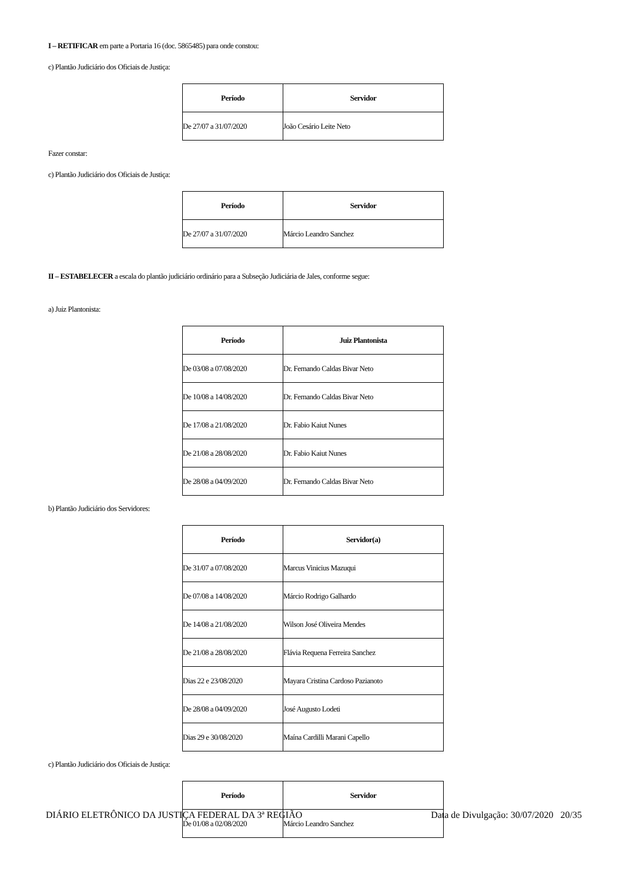I – RETIFICAR em parte a Portaria 16 (doc. 5865485) para onde constou:
c) Plantão Judiciário dos Oficiais de Justiça:
| Período | Servidor |
| --- | --- |
| De 27/07 a 31/07/2020 | João Cesário Leite Neto |
Fazer constar:
c) Plantão Judiciário dos Oficiais de Justiça:
| Período | Servidor |
| --- | --- |
| De 27/07 a 31/07/2020 | Márcio Leandro Sanchez |
II – ESTABELECER a escala do plantão judiciário ordinário para a Subseção Judiciária de Jales, conforme segue:
a) Juiz Plantonista:
| Período | Juiz Plantonista |
| --- | --- |
| De 03/08 a 07/08/2020 | Dr. Fernando Caldas Bivar Neto |
| De 10/08 a 14/08/2020 | Dr. Fernando Caldas Bivar Neto |
| De 17/08 a 21/08/2020 | Dr. Fabio Kaiut Nunes |
| De 21/08 a 28/08/2020 | Dr. Fabio Kaiut Nunes |
| De 28/08 a 04/09/2020 | Dr. Fernando Caldas Bivar Neto |
b) Plantão Judiciário dos Servidores:
| Período | Servidor(a) |
| --- | --- |
| De 31/07 a 07/08/2020 | Marcus Vinicius Mazuqui |
| De 07/08 a 14/08/2020 | Márcio Rodrigo Galhardo |
| De 14/08 a 21/08/2020 | Wilson José Oliveira Mendes |
| De 21/08 a 28/08/2020 | Flávia Requena Ferreira Sanchez |
| Dias 22 e 23/08/2020 | Mayara Cristina Cardoso Pazianoto |
| De 28/08 a 04/09/2020 | José Augusto Lodeti |
| Dias 29 e 30/08/2020 | Maína Cardilli Marani Capello |
c) Plantão Judiciário dos Oficiais de Justiça:
| Período | Servidor |
| --- | --- |
| De 01/08 a 02/08/2020 | Márcio Leandro Sanchez |
DIÁRIO ELETRÔNICO DA JUSTIÇA FEDERAL DA 3ª REGIÃO Data de Divulgação: 30/07/2020 20/35